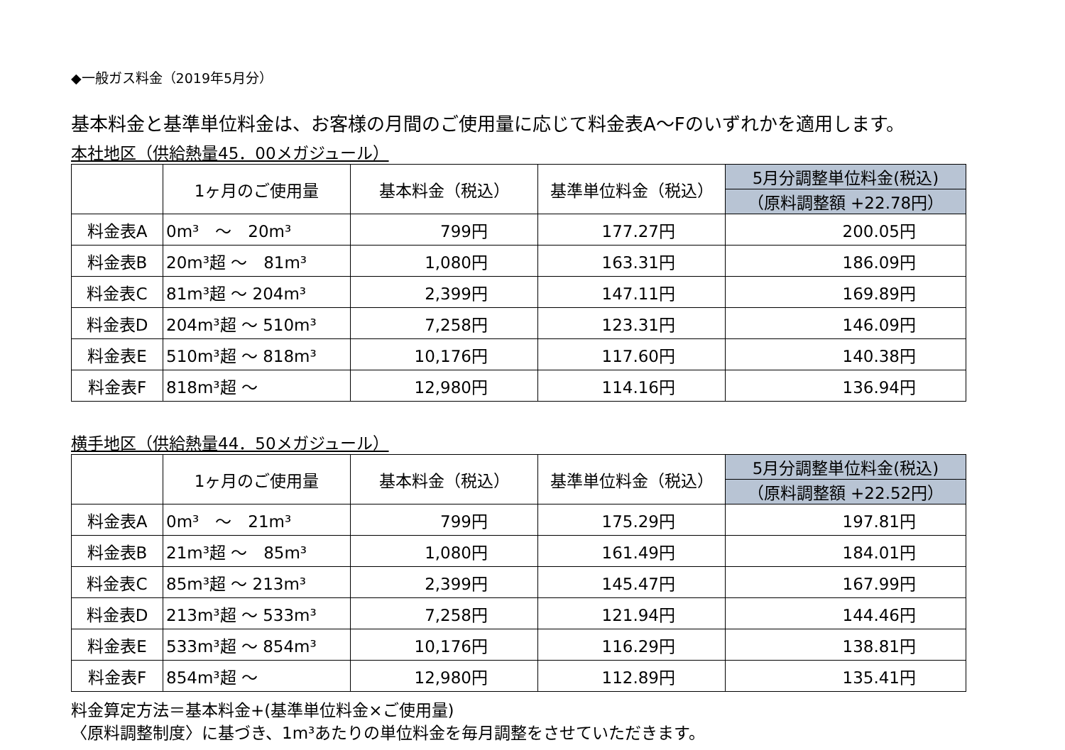◆一般ガス料金（2019年5月分）
基本料金と基準単位料金は、お客様の月間のご使用量に応じて料金表A～Fのいずれかを適用します。
本社地区（供給熱量45．00メガジュール）
| | 1ヶ月のご使用量 | 基本料金（税込） | 基準単位料金（税込） | 5月分調整単位料金(税込) |
| --- | --- | --- | --- | --- |
| | | | | （原料調整額 +22.78円） |
| 料金表A | 0m³ ～ 20m³ | 799円 | 177.27円 | 200.05円 |
| 料金表B | 20m³超 ～ 81m³ | 1,080円 | 163.31円 | 186.09円 |
| 料金表C | 81m³超 ～ 204m³ | 2,399円 | 147.11円 | 169.89円 |
| 料金表D | 204m³超 ～ 510m³ | 7,258円 | 123.31円 | 146.09円 |
| 料金表E | 510m³超 ～ 818m³ | 10,176円 | 117.60円 | 140.38円 |
| 料金表F | 818m³超 ～ | 12,980円 | 114.16円 | 136.94円 |
横手地区（供給熱量44．50メガジュール）
| | 1ヶ月のご使用量 | 基本料金（税込） | 基準単位料金（税込） | 5月分調整単位料金(税込) |
| --- | --- | --- | --- | --- |
| | | | | （原料調整額 +22.52円） |
| 料金表A | 0m³ ～ 21m³ | 799円 | 175.29円 | 197.81円 |
| 料金表B | 21m³超 ～ 85m³ | 1,080円 | 161.49円 | 184.01円 |
| 料金表C | 85m³超 ～ 213m³ | 2,399円 | 145.47円 | 167.99円 |
| 料金表D | 213m³超 ～ 533m³ | 7,258円 | 121.94円 | 144.46円 |
| 料金表E | 533m³超 ～ 854m³ | 10,176円 | 116.29円 | 138.81円 |
| 料金表F | 854m³超 ～ | 12,980円 | 112.89円 | 135.41円 |
料金算定方法＝基本料金+(基準単位料金×ご使用量)
〈原料調整制度〉に基づき、1m³あたりの単位料金を毎月調整をさせていただきます。